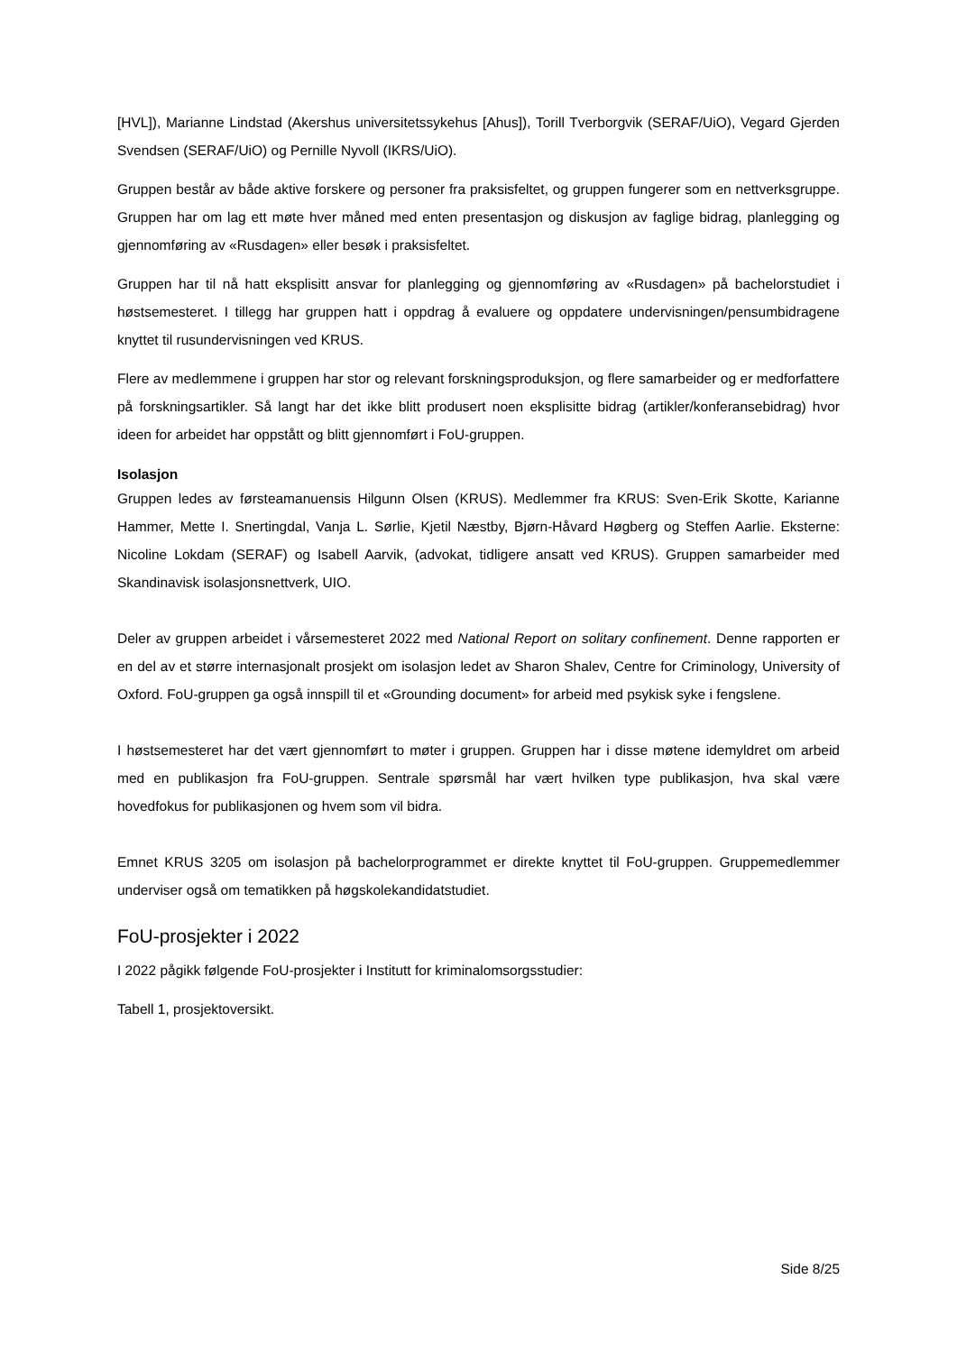[HVL]), Marianne Lindstad (Akershus universitetssykehus [Ahus]), Torill Tverborgvik (SERAF/UiO), Vegard Gjerden Svendsen (SERAF/UiO) og Pernille Nyvoll (IKRS/UiO).
Gruppen består av både aktive forskere og personer fra praksisfeltet, og gruppen fungerer som en nettverksgruppe. Gruppen har om lag ett møte hver måned med enten presentasjon og diskusjon av faglige bidrag, planlegging og gjennomføring av «Rusdagen» eller besøk i praksisfeltet.
Gruppen har til nå hatt eksplisitt ansvar for planlegging og gjennomføring av «Rusdagen» på bachelorstudiet i høstsemesteret. I tillegg har gruppen hatt i oppdrag å evaluere og oppdatere undervisningen/pensumbidragene knyttet til rusundervisningen ved KRUS.
Flere av medlemmene i gruppen har stor og relevant forskningsproduksjon, og flere samarbeider og er medforfattere på forskningsartikler. Så langt har det ikke blitt produsert noen eksplisitte bidrag (artikler/konferansebidrag) hvor ideen for arbeidet har oppstått og blitt gjennomført i FoU-gruppen.
Isolasjon
Gruppen ledes av førsteamanuensis Hilgunn Olsen (KRUS). Medlemmer fra KRUS: Sven-Erik Skotte, Karianne Hammer, Mette I. Snertingdal, Vanja L. Sørlie, Kjetil Næstby, Bjørn-Håvard Høgberg og Steffen Aarlie. Eksterne: Nicoline Lokdam (SERAF) og Isabell Aarvik, (advokat, tidligere ansatt ved KRUS). Gruppen samarbeider med Skandinavisk isolasjonsnettverk, UIO.
Deler av gruppen arbeidet i vårsemesteret 2022 med National Report on solitary confinement. Denne rapporten er en del av et større internasjonalt prosjekt om isolasjon ledet av Sharon Shalev, Centre for Criminology, University of Oxford. FoU-gruppen ga også innspill til et «Grounding document» for arbeid med psykisk syke i fengslene.
I høstsemesteret har det vært gjennomført to møter i gruppen. Gruppen har i disse møtene idemyldret om arbeid med en publikasjon fra FoU-gruppen. Sentrale spørsmål har vært hvilken type publikasjon, hva skal være hovedfokus for publikasjonen og hvem som vil bidra.
Emnet KRUS 3205 om isolasjon på bachelorprogrammet er direkte knyttet til FoU-gruppen. Gruppemedlemmer underviser også om tematikken på høgskolekandidatstudiet.
FoU-prosjekter i 2022
I 2022 pågikk følgende FoU-prosjekter i Institutt for kriminalomsorgsstudier:
Tabell 1, prosjektoversikt.
Side 8/25